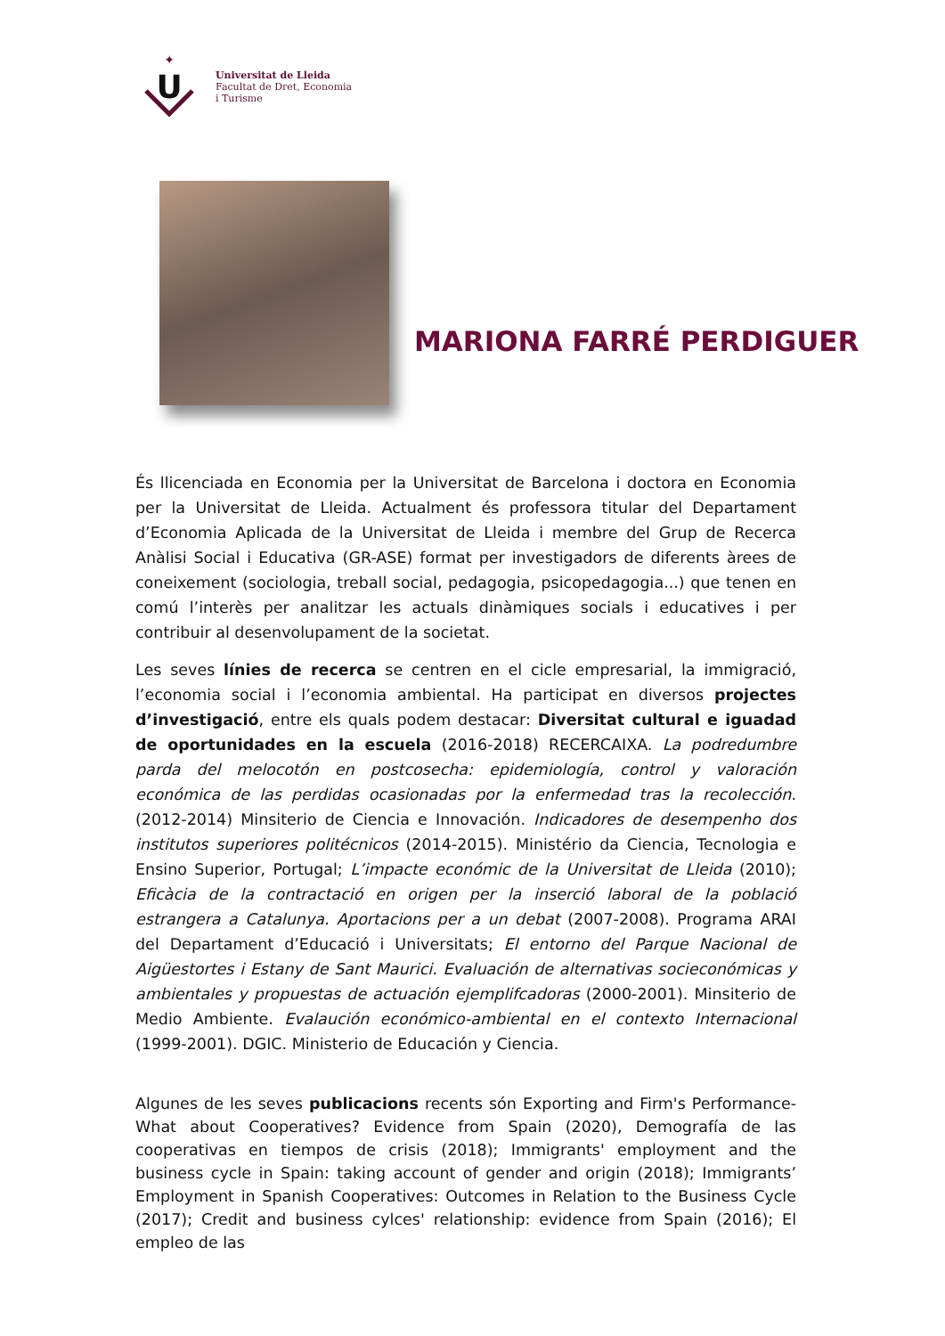✦
U
Universitat de Lleida
Facultat de Dret, Economia
i Turisme
MARIONA FARRÉ PERDIGUER
És llicenciada en Economia per la Universitat de Barcelona i doctora en Economia per la Universitat de Lleida. Actualment és professora titular del Departament d’Economia Aplicada de la Universitat de Lleida i membre del Grup de Recerca Anàlisi Social i Educativa (GR-ASE) format per investigadors de diferents àrees de coneixement (sociologia, treball social, pedagogia, psicopedagogia...) que tenen en comú l’interès per analitzar les actuals dinàmiques socials i educatives i per contribuir al desenvolupament de la societat.
Les seves línies de recerca se centren en el cicle empresarial, la immigració, l’economia social i l’economia ambiental. Ha participat en diversos projectes d’investigació, entre els quals podem destacar: Diversitat cultural e iguadad de oportunidades en la escuela (2016-2018) RECERCAIXA. La podredumbre parda del melocotón en postcosecha: epidemiología, control y valoración económica de las perdidas ocasionadas por la enfermedad tras la recolección. (2012-2014) Minsiterio de Ciencia e Innovación. Indicadores de desempenho dos institutos superiores politécnicos (2014-2015). Ministério da Ciencia, Tecnologia e Ensino Superior, Portugal; L’impacte económic de la Universitat de Lleida (2010); Eficàcia de la contractació en origen per la inserció laboral de la població estrangera a Catalunya. Aportacions per a un debat (2007-2008). Programa ARAI del Departament d’Educació i Universitats; El entorno del Parque Nacional de Aigüestortes i Estany de Sant Maurici. Evaluación de alternativas socieconómicas y ambientales y propuestas de actuación ejemplifcadoras (2000-2001). Minsiterio de Medio Ambiente. Evalaución económico-ambiental en el contexto Internacional (1999-2001). DGIC. Ministerio de Educación y Ciencia.
Algunes de les seves publicacions recents són Exporting and Firm's Performance-What about Cooperatives? Evidence from Spain (2020), Demografía de las cooperativas en tiempos de crisis (2018); Immigrants' employment and the business cycle in Spain: taking account of gender and origin (2018); Immigrants’ Employment in Spanish Cooperatives: Outcomes in Relation to the Business Cycle (2017); Credit and business cylces' relationship: evidence from Spain (2016); El empleo de las